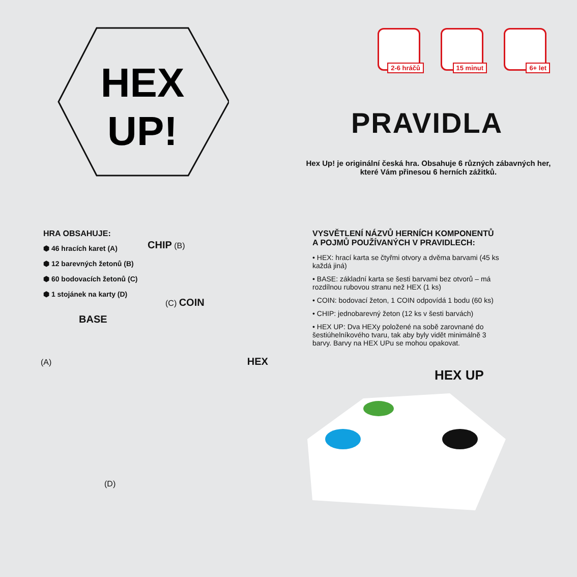HEX
UP!
2-6 hráčů
15 minut
6+ let
PRAVIDLA
Hex Up! je originální česká hra. Obsahuje 6 různých zábavných her,
které Vám přinesou 6 herních zážitků.
HRA OBSAHUJE:
⬢ 46 hracích karet (A)
⬢ 12 barevných žetonů (B)
⬢ 60 bodovacích žetonů (C)
⬢ 1 stojánek na karty (D)
CHIP (B)
(C) COIN
BASE
(A) HEX
(D)
VYSVĚTLENÍ NÁZVŮ HERNÍCH KOMPONENTŮ
A POJMŮ POUŽÍVANÝCH V PRAVIDLECH:
• HEX: hrací karta se čtyřmi otvory a dvěma barvami (45 ks každá jiná)
• BASE: základní karta se šesti barvami bez otvorů – má rozdílnou rubovou stranu než HEX (1 ks)
• COIN: bodovací žeton, 1 COIN odpovídá 1 bodu (60 ks)
• CHIP: jednobarevný žeton (12 ks v šesti barvách)
• HEX UP: Dva HEXy položené na sobě zarovnané do šestiúhelníkového tvaru, tak aby byly vidět minimálně 3 barvy. Barvy na HEX UPu se mohou opakovat.
HEX UP